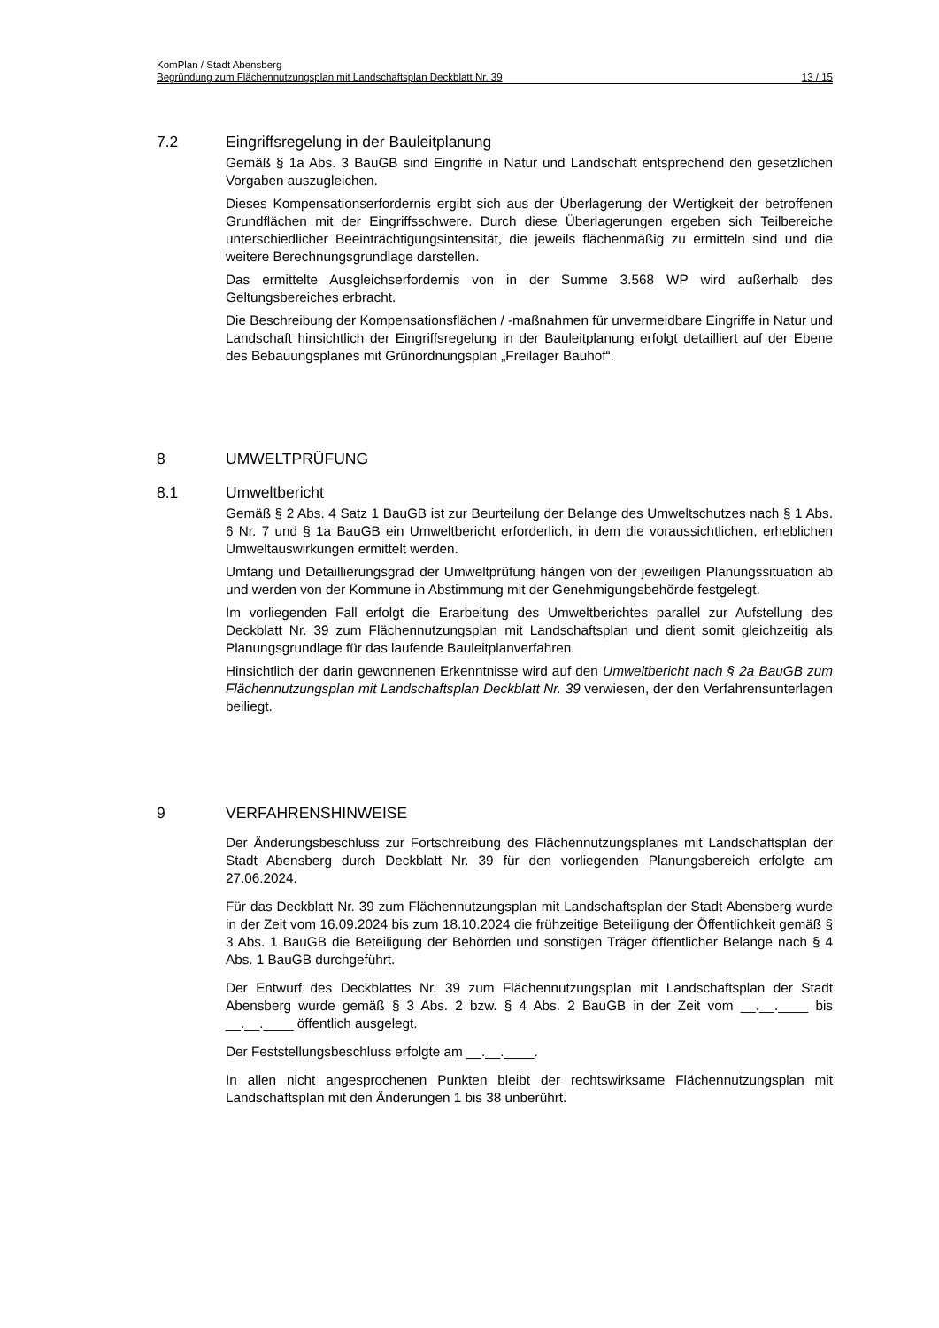KomPlan / Stadt Abensberg
Begründung zum Flächennutzungsplan mit Landschaftsplan Deckblatt Nr. 39 13 / 15
7.2 Eingriffsregelung in der Bauleitplanung
Gemäß § 1a Abs. 3 BauGB sind Eingriffe in Natur und Landschaft entsprechend den gesetzlichen Vorgaben auszugleichen.
Dieses Kompensationserfordernis ergibt sich aus der Überlagerung der Wertigkeit der betroffenen Grundflächen mit der Eingriffsschwere. Durch diese Überlagerungen ergeben sich Teilbereiche unterschiedlicher Beeinträchtigungsintensität, die jeweils flächenmäßig zu ermitteln sind und die weitere Berechnungsgrundlage darstellen.
Das ermittelte Ausgleichserfordernis von in der Summe 3.568 WP wird außerhalb des Geltungsbereiches erbracht.
Die Beschreibung der Kompensationsflächen / -maßnahmen für unvermeidbare Eingriffe in Natur und Landschaft hinsichtlich der Eingriffsregelung in der Bauleitplanung erfolgt detailliert auf der Ebene des Bebauungsplanes mit Grünordnungsplan „Freilager Bauhof“.
8 UMWELTPRÜFUNG
8.1 Umweltbericht
Gemäß § 2 Abs. 4 Satz 1 BauGB ist zur Beurteilung der Belange des Umweltschutzes nach § 1 Abs. 6 Nr. 7 und § 1a BauGB ein Umweltbericht erforderlich, in dem die voraussichtlichen, erheblichen Umweltauswirkungen ermittelt werden.
Umfang und Detaillierungsgrad der Umweltprüfung hängen von der jeweiligen Planungssituation ab und werden von der Kommune in Abstimmung mit der Genehmigungsbehörde festgelegt.
Im vorliegenden Fall erfolgt die Erarbeitung des Umweltberichtes parallel zur Aufstellung des Deckblatt Nr. 39 zum Flächennutzungsplan mit Landschaftsplan und dient somit gleichzeitig als Planungsgrundlage für das laufende Bauleitplanverfahren.
Hinsichtlich der darin gewonnenen Erkenntnisse wird auf den Umweltbericht nach § 2a BauGB zum Flächennutzungsplan mit Landschaftsplan Deckblatt Nr. 39 verwiesen, der den Verfahrensunterlagen beiliegt.
9 VERFAHRENSHINWEISE
Der Änderungsbeschluss zur Fortschreibung des Flächennutzungsplanes mit Landschaftsplan der Stadt Abensberg durch Deckblatt Nr. 39 für den vorliegenden Planungsbereich erfolgte am 27.06.2024.
Für das Deckblatt Nr. 39 zum Flächennutzungsplan mit Landschaftsplan der Stadt Abensberg wurde in der Zeit vom 16.09.2024 bis zum 18.10.2024 die frühzeitige Beteiligung der Öffentlichkeit gemäß § 3 Abs. 1 BauGB die Beteiligung der Behörden und sonstigen Träger öffentlicher Belange nach § 4 Abs. 1 BauGB durchgeführt.
Der Entwurf des Deckblattes Nr. 39 zum Flächennutzungsplan mit Landschaftsplan der Stadt Abensberg wurde gemäß § 3 Abs. 2 bzw. § 4 Abs. 2 BauGB in der Zeit vom __.__.____ bis __.__.____ öffentlich ausgelegt.
Der Feststellungsbeschluss erfolgte am __.__.____.
In allen nicht angesprochenen Punkten bleibt der rechtswirksame Flächennutzungsplan mit Landschaftsplan mit den Änderungen 1 bis 38 unberührt.